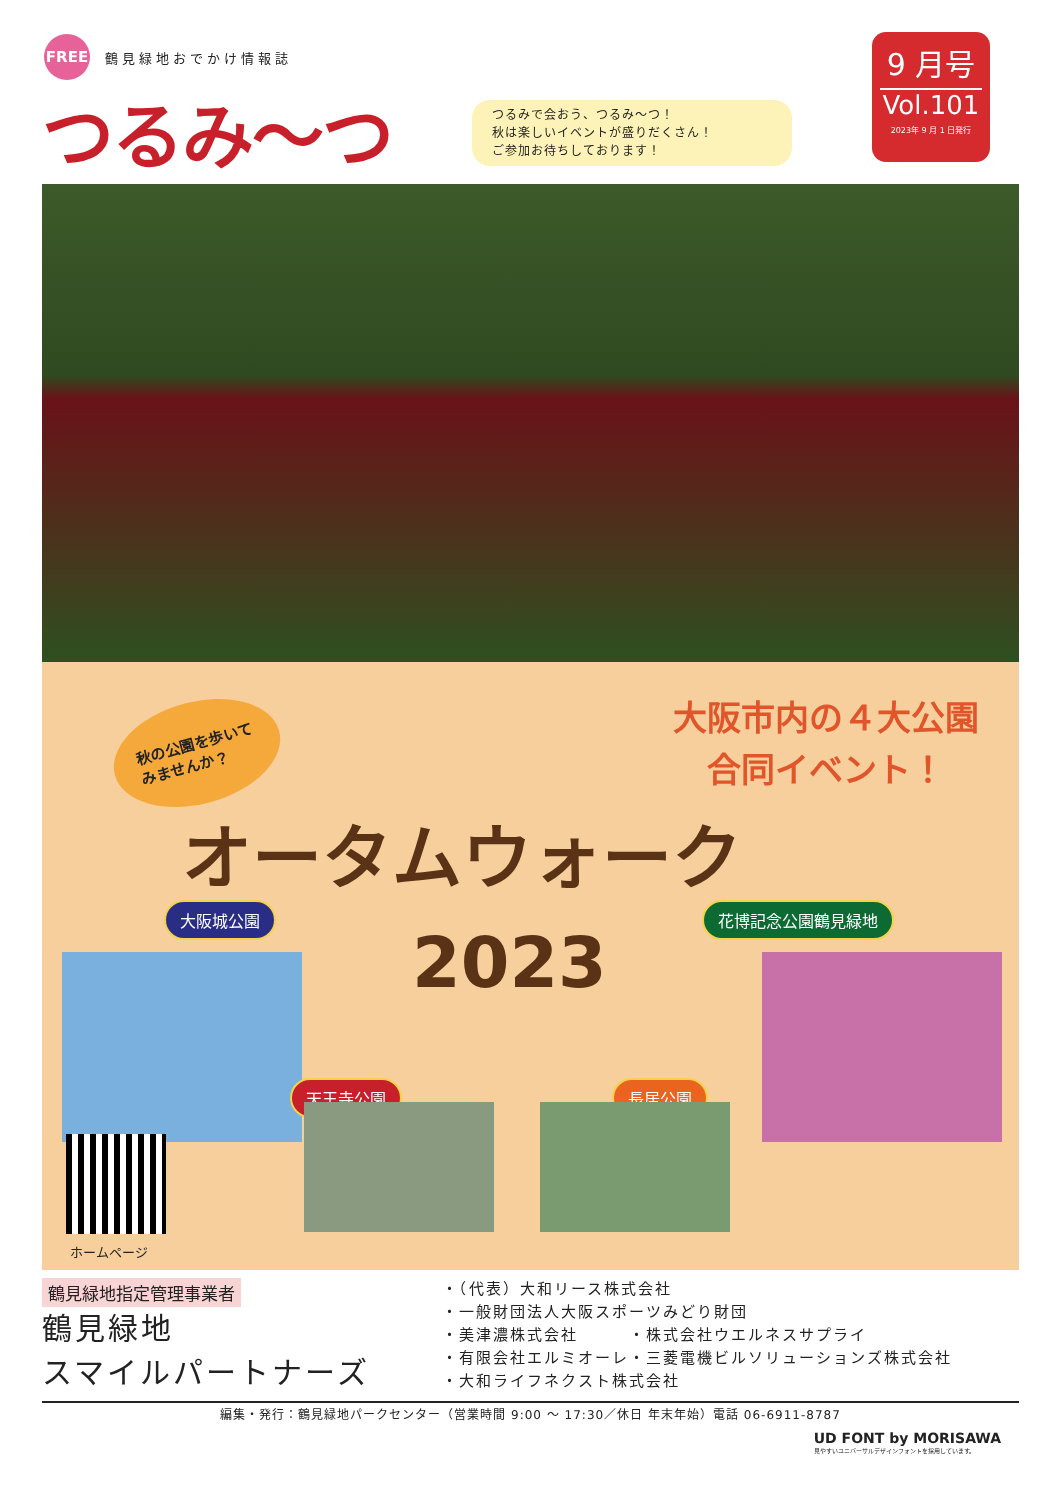FREE
鶴見緑地おでかけ情報誌
つるみ〜つ
つるみで会おう、つるみ〜つ！
秋は楽しいイベントが盛りだくさん！
ご参加お待ちしております！
9 月号
Vol.101
2023年 9 月 1 日発行
秋の公園を歩いて
みませんか？
大阪市内の４大公園
合同イベント！
オータムウォーク
2023
大阪城公園 花博記念公園鶴見緑地
天王寺公園 長居公園
ホームページ
鶴見緑地指定管理事業者
鶴見緑地
スマイルパートナーズ
・（代表）大和リース株式会社
・一般財団法人大阪スポーツみどり財団
・美津濃株式会社　　　・株式会社ウエルネスサプライ
・有限会社エルミオーレ・三菱電機ビルソリューションズ株式会社
・大和ライフネクスト株式会社
編集・発行：鶴見緑地パークセンター（営業時間 9:00 〜 17:30／休日 年末年始）電話 06-6911-8787
UD FONT by MORISAWA
見やすいユニバーサルデザインフォントを採用しています。